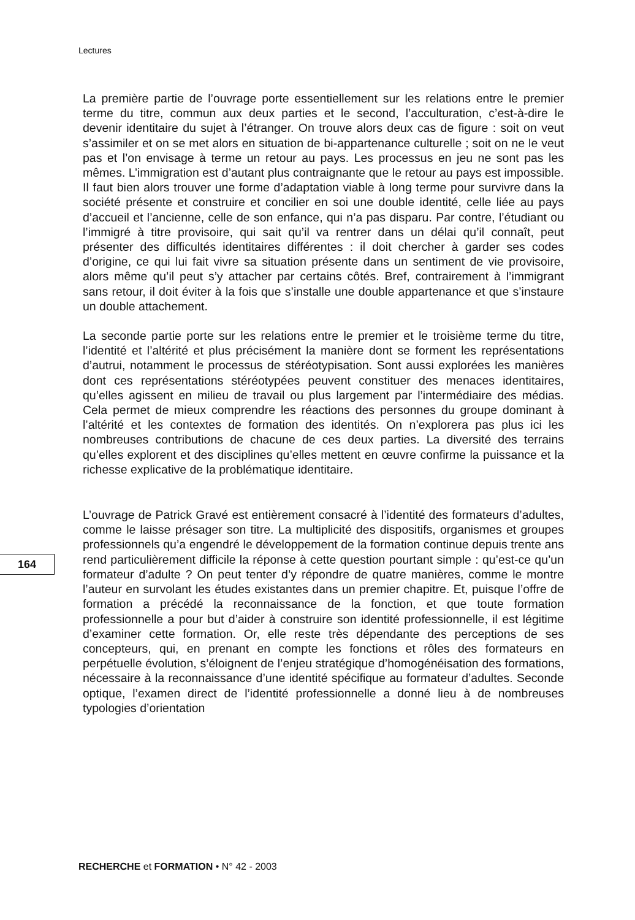Lectures
La première partie de l’ouvrage porte essentiellement sur les relations entre le premier terme du titre, commun aux deux parties et le second, l’acculturation, c’est-à-dire le devenir identitaire du sujet à l’étranger. On trouve alors deux cas de figure : soit on veut s’assimiler et on se met alors en situation de bi-appartenance culturelle ; soit on ne le veut pas et l’on envisage à terme un retour au pays. Les processus en jeu ne sont pas les mêmes. L’immigration est d’autant plus contraignante que le retour au pays est impossible. Il faut bien alors trouver une forme d’adaptation viable à long terme pour survivre dans la société présente et construire et concilier en soi une double identité, celle liée au pays d’accueil et l’ancienne, celle de son enfance, qui n’a pas disparu. Par contre, l’étudiant ou l’immigré à titre provisoire, qui sait qu’il va rentrer dans un délai qu’il connaît, peut présenter des difficultés identitaires différentes : il doit chercher à garder ses codes d’origine, ce qui lui fait vivre sa situation présente dans un sentiment de vie provisoire, alors même qu’il peut s’y attacher par certains côtés. Bref, contrairement à l’immigrant sans retour, il doit éviter à la fois que s’installe une double appartenance et que s’instaure un double attachement.
La seconde partie porte sur les relations entre le premier et le troisième terme du titre, l’identité et l’altérité et plus précisément la manière dont se forment les représentations d’autrui, notamment le processus de stéréotypisation. Sont aussi explorées les manières dont ces représentations stéréotypées peuvent constituer des menaces identitaires, qu’elles agissent en milieu de travail ou plus largement par l’intermédiaire des médias. Cela permet de mieux comprendre les réactions des personnes du groupe dominant à l’altérité et les contextes de formation des identités. On n’explorera pas plus ici les nombreuses contributions de chacune de ces deux parties. La diversité des terrains qu’elles explorent et des disciplines qu’elles mettent en œuvre confirme la puissance et la richesse explicative de la problématique identitaire.
L’ouvrage de Patrick Gravé est entièrement consacré à l’identité des formateurs d’adultes, comme le laisse présager son titre. La multiplicité des dispositifs, organismes et groupes professionnels qu’a engendré le développement de la formation continue depuis trente ans rend particulièrement difficile la réponse à cette question pourtant simple : qu’est-ce qu’un formateur d’adulte ? On peut tenter d’y répondre de quatre manières, comme le montre l’auteur en survolant les études existantes dans un premier chapitre. Et, puisque l’offre de formation a précédé la reconnaissance de la fonction, et que toute formation professionnelle a pour but d’aider à construire son identité professionnelle, il est légitime d’examiner cette formation. Or, elle reste très dépendante des perceptions de ses concepteurs, qui, en prenant en compte les fonctions et rôles des formateurs en perpétuelle évolution, s’éloignent de l’enjeu stratégique d’homogénéisation des formations, nécessaire à la reconnaissance d’une identité spécifique au formateur d’adultes. Seconde optique, l’examen direct de l’identité professionnelle a donné lieu à de nombreuses typologies d’orientation
164
RECHERCHE et FORMATION • N° 42 - 2003